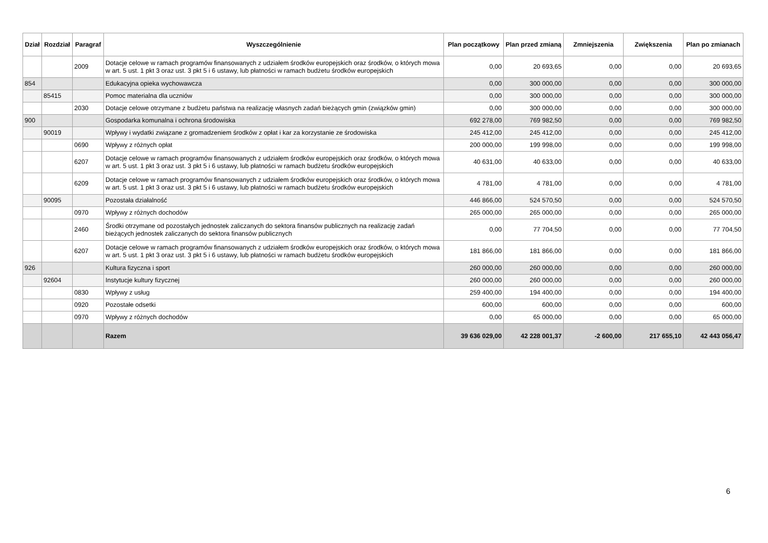| Dział | Rozdział | Paragraf | Wyszczególnienie | Plan początkowy | Plan przed zmianą | Zmniejszenia | Zwiększenia | Plan po zmianach |
| --- | --- | --- | --- | --- | --- | --- | --- | --- |
| | | 2009 | Dotacje celowe w ramach programów finansowanych z udziałem środków europejskich oraz środków, o których mowa w art. 5 ust. 1 pkt 3 oraz ust. 3 pkt 5 i 6 ustawy, lub płatności w ramach budżetu środków europejskich | 0,00 | 20 693,65 | 0,00 | 0,00 | 20 693,65 |
| 854 | | | Edukacyjna opieka wychowawcza | 0,00 | 300 000,00 | 0,00 | 0,00 | 300 000,00 |
| | 85415 | | Pomoc materialna dla uczniów | 0,00 | 300 000,00 | 0,00 | 0,00 | 300 000,00 |
| | | 2030 | Dotacje celowe otrzymane z budżetu państwa na realizację własnych zadań bieżących gmin (związków gmin) | 0,00 | 300 000,00 | 0,00 | 0,00 | 300 000,00 |
| 900 | | | Gospodarka komunalna i ochrona środowiska | 692 278,00 | 769 982,50 | 0,00 | 0,00 | 769 982,50 |
| | 90019 | | Wpływy i wydatki związane z gromadzeniem środków z opłat i kar za korzystanie ze środowiska | 245 412,00 | 245 412,00 | 0,00 | 0,00 | 245 412,00 |
| | | 0690 | Wpływy z różnych opłat | 200 000,00 | 199 998,00 | 0,00 | 0,00 | 199 998,00 |
| | | 6207 | Dotacje celowe w ramach programów finansowanych z udziałem środków europejskich oraz środków, o których mowa w art. 5 ust. 1 pkt 3 oraz ust. 3 pkt 5 i 6 ustawy, lub płatności w ramach budżetu środków europejskich | 40 631,00 | 40 633,00 | 0,00 | 0,00 | 40 633,00 |
| | | 6209 | Dotacje celowe w ramach programów finansowanych z udziałem środków europejskich oraz środków, o których mowa w art. 5 ust. 1 pkt 3 oraz ust. 3 pkt 5 i 6 ustawy, lub płatności w ramach budżetu środków europejskich | 4 781,00 | 4 781,00 | 0,00 | 0,00 | 4 781,00 |
| | 90095 | | Pozostała działalność | 446 866,00 | 524 570,50 | 0,00 | 0,00 | 524 570,50 |
| | | 0970 | Wpływy z różnych dochodów | 265 000,00 | 265 000,00 | 0,00 | 0,00 | 265 000,00 |
| | | 2460 | Środki otrzymane od pozostałych jednostek zaliczanych do sektora finansów publicznych na realizację zadań bieżących jednostek zaliczanych do sektora finansów publicznych | 0,00 | 77 704,50 | 0,00 | 0,00 | 77 704,50 |
| | | 6207 | Dotacje celowe w ramach programów finansowanych z udziałem środków europejskich oraz środków, o których mowa w art. 5 ust. 1 pkt 3 oraz ust. 3 pkt 5 i 6 ustawy, lub płatności w ramach budżetu środków europejskich | 181 866,00 | 181 866,00 | 0,00 | 0,00 | 181 866,00 |
| 926 | | | Kultura fizyczna i sport | 260 000,00 | 260 000,00 | 0,00 | 0,00 | 260 000,00 |
| | 92604 | | Instytucje kultury fizycznej | 260 000,00 | 260 000,00 | 0,00 | 0,00 | 260 000,00 |
| | | 0830 | Wpływy z usług | 259 400,00 | 194 400,00 | 0,00 | 0,00 | 194 400,00 |
| | | 0920 | Pozostałe odsetki | 600,00 | 600,00 | 0,00 | 0,00 | 600,00 |
| | | 0970 | Wpływy z różnych dochodów | 0,00 | 65 000,00 | 0,00 | 0,00 | 65 000,00 |
| | | | Razem | 39 636 029,00 | 42 228 001,37 | -2 600,00 | 217 655,10 | 42 443 056,47 |
6